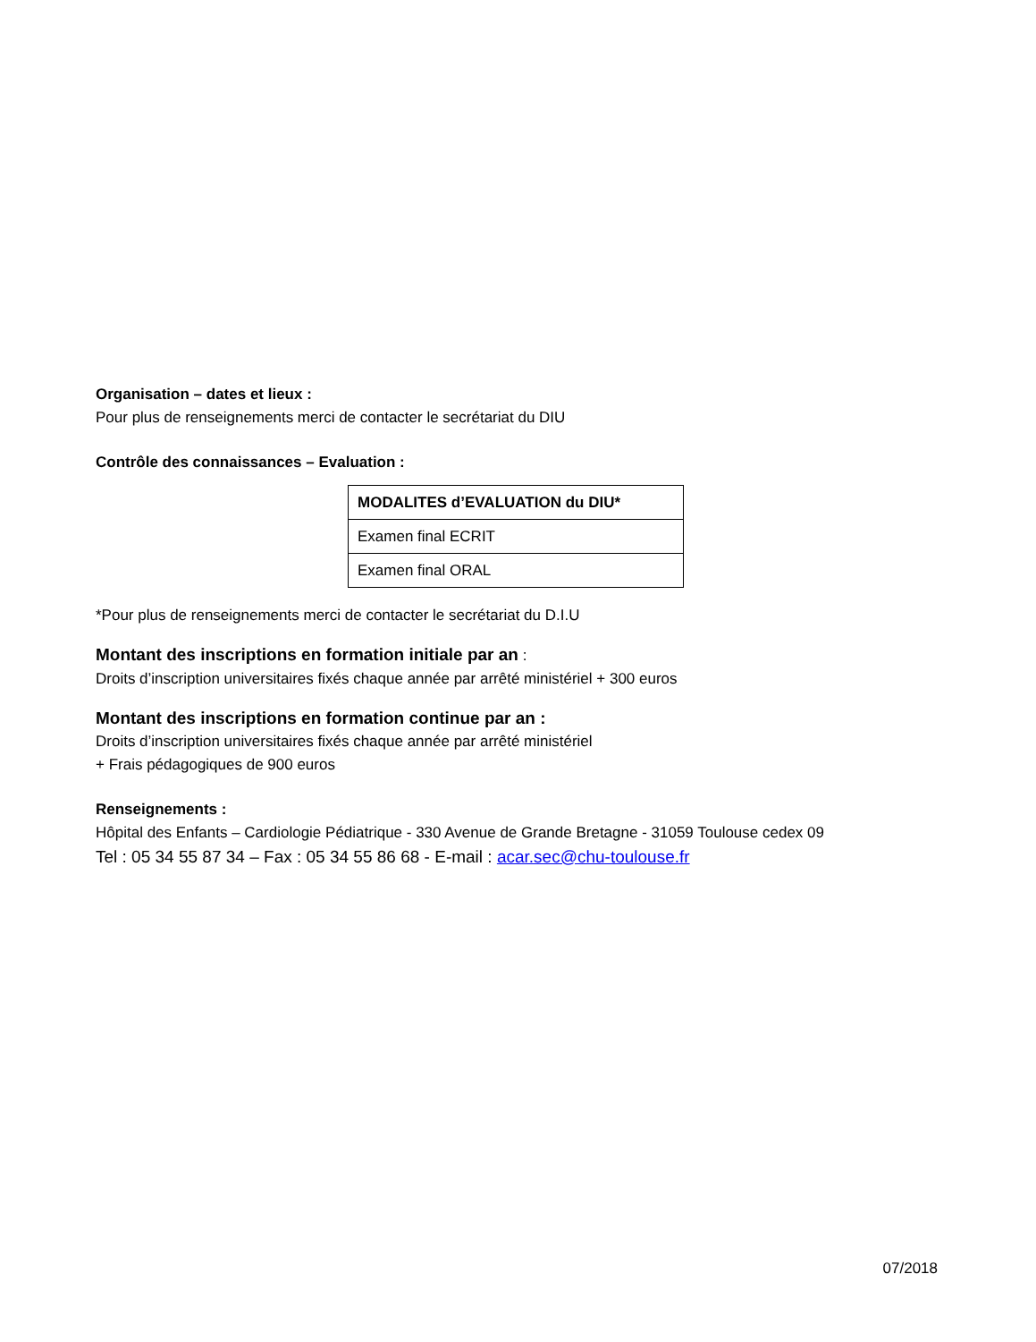Organisation – dates et lieux :
Pour plus de renseignements merci de contacter le secrétariat du DIU
Contrôle des connaissances – Evaluation :
| MODALITES d’EVALUATION du DIU* |
| --- |
| Examen final ECRIT |
| Examen final ORAL |
*Pour plus de renseignements merci de contacter le secrétariat du D.I.U
Montant des inscriptions en formation initiale par an :
Droits d’inscription universitaires fixés chaque année par arrêté ministériel + 300 euros
Montant des inscriptions en formation continue par an :
Droits d’inscription universitaires fixés chaque année par arrêté ministériel
+ Frais pédagogiques de 900 euros
Renseignements :
Hôpital des Enfants – Cardiologie Pédiatrique - 330 Avenue de Grande Bretagne - 31059 Toulouse cedex 09
Tel : 05 34 55 87 34 – Fax : 05 34 55 86 68 - E-mail : acar.sec@chu-toulouse.fr
07/2018